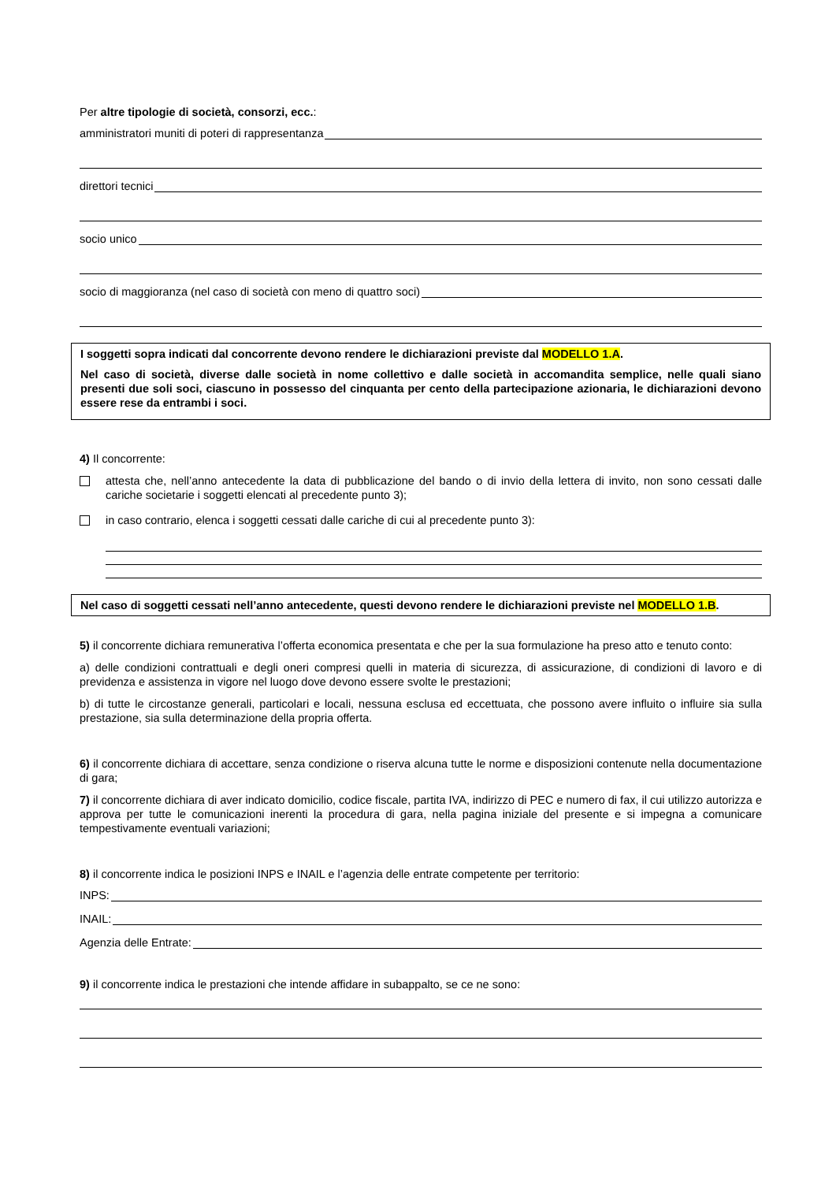Per altre tipologie di società, consorzi, ecc.:
amministratori muniti di poteri di rappresentanza
direttori tecnici
socio unico
socio di maggioranza (nel caso di società con meno di quattro soci)
I soggetti sopra indicati dal concorrente devono rendere le dichiarazioni previste dal MODELLO 1.A.
Nel caso di società, diverse dalle società in nome collettivo e dalle società in accomandita semplice, nelle quali siano presenti due soli soci, ciascuno in possesso del cinquanta per cento della partecipazione azionaria, le dichiarazioni devono essere rese da entrambi i soci.
4) Il concorrente:
attesta che, nell’anno antecedente la data di pubblicazione del bando o di invio della lettera di invito, non sono cessati dalle cariche societarie i soggetti elencati al precedente punto 3);
in caso contrario, elenca i soggetti cessati dalle cariche di cui al precedente punto 3):
Nel caso di soggetti cessati nell’anno antecedente, questi devono rendere le dichiarazioni previste nel MODELLO 1.B.
5) il concorrente dichiara remunerativa l’offerta economica presentata e che per la sua formulazione ha preso atto e tenuto conto:
a) delle condizioni contrattuali e degli oneri compresi quelli in materia di sicurezza, di assicurazione, di condizioni di lavoro e di previdenza e assistenza in vigore nel luogo dove devono essere svolte le prestazioni;
b) di tutte le circostanze generali, particolari e locali, nessuna esclusa ed eccettuata, che possono avere influito o influire sia sulla prestazione, sia sulla determinazione della propria offerta.
6) il concorrente dichiara di accettare, senza condizione o riserva alcuna tutte le norme e disposizioni contenute nella documentazione di gara;
7) il concorrente dichiara di aver indicato domicilio, codice fiscale, partita IVA, indirizzo di PEC e numero di fax, il cui utilizzo autorizza e approva per tutte le comunicazioni inerenti la procedura di gara, nella pagina iniziale del presente e si impegna a comunicare tempestivamente eventuali variazioni;
8) il concorrente indica le posizioni INPS e INAIL e l’agenzia delle entrate competente per territorio:
INPS:
INAIL:
Agenzia delle Entrate:
9) il concorrente indica le prestazioni che intende affidare in subappalto, se ce ne sono: